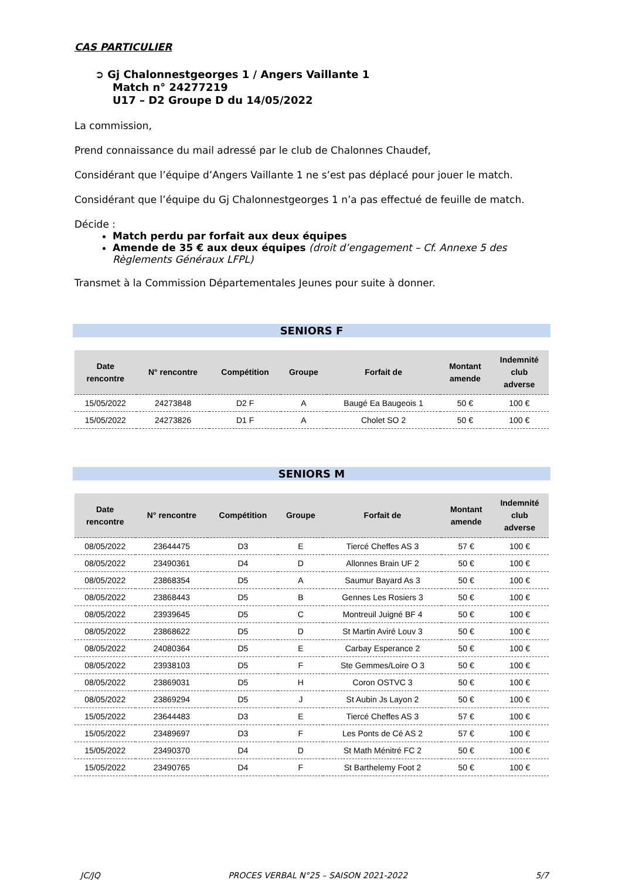CAS PARTICULIER
➲ Gj Chalonnestgeorges 1 / Angers Vaillante 1
Match n° 24277219
U17 – D2 Groupe D du 14/05/2022
La commission,
Prend connaissance du mail adressé par le club de Chalonnes Chaudef,
Considérant que l’équipe d’Angers Vaillante 1 ne s’est pas déplacé pour jouer le match.
Considérant que l’équipe du Gj Chalonnestgeorges 1 n’a pas effectué de feuille de match.
Décide :
Match perdu par forfait aux deux équipes
Amende de 35 € aux deux équipes (droit d’engagement – Cf. Annexe 5 des Règlements Généraux LFPL)
Transmet à la Commission Départementales Jeunes pour suite à donner.
SENIORS F
| Date rencontre | N° rencontre | Compétition | Groupe | Forfait de | Montant amende | Indemnité club adverse |
| --- | --- | --- | --- | --- | --- | --- |
| 15/05/2022 | 24273848 | D2 F | A | Baugé Ea Baugeois 1 | 50 € | 100 € |
| 15/05/2022 | 24273826 | D1 F | A | Cholet SO 2 | 50 € | 100 € |
SENIORS M
| Date rencontre | N° rencontre | Compétition | Groupe | Forfait de | Montant amende | Indemnité club adverse |
| --- | --- | --- | --- | --- | --- | --- |
| 08/05/2022 | 23644475 | D3 | E | Tiercé Cheffes AS 3 | 57 € | 100 € |
| 08/05/2022 | 23490361 | D4 | D | Allonnes Brain UF 2 | 50 € | 100 € |
| 08/05/2022 | 23868354 | D5 | A | Saumur Bayard As 3 | 50 € | 100 € |
| 08/05/2022 | 23868443 | D5 | B | Gennes Les Rosiers 3 | 50 € | 100 € |
| 08/05/2022 | 23939645 | D5 | C | Montreuil Juigné BF 4 | 50 € | 100 € |
| 08/05/2022 | 23868622 | D5 | D | St Martin Aviré Louv 3 | 50 € | 100 € |
| 08/05/2022 | 24080364 | D5 | E | Carbay Esperance 2 | 50 € | 100 € |
| 08/05/2022 | 23938103 | D5 | F | Ste Gemmes/Loire O 3 | 50 € | 100 € |
| 08/05/2022 | 23869031 | D5 | H | Coron OSTVC 3 | 50 € | 100 € |
| 08/05/2022 | 23869294 | D5 | J | St Aubin Js Layon 2 | 50 € | 100 € |
| 15/05/2022 | 23644483 | D3 | E | Tiercé Cheffes AS 3 | 57 € | 100 € |
| 15/05/2022 | 23489697 | D3 | F | Les Ponts de Cé AS 2 | 57 € | 100 € |
| 15/05/2022 | 23490370 | D4 | D | St Math Ménitré FC 2 | 50 € | 100 € |
| 15/05/2022 | 23490765 | D4 | F | St Barthelemy Foot 2 | 50 € | 100 € |
JC/JQ PROCES VERBAL N°25 – SAISON 2021-2022 5/7